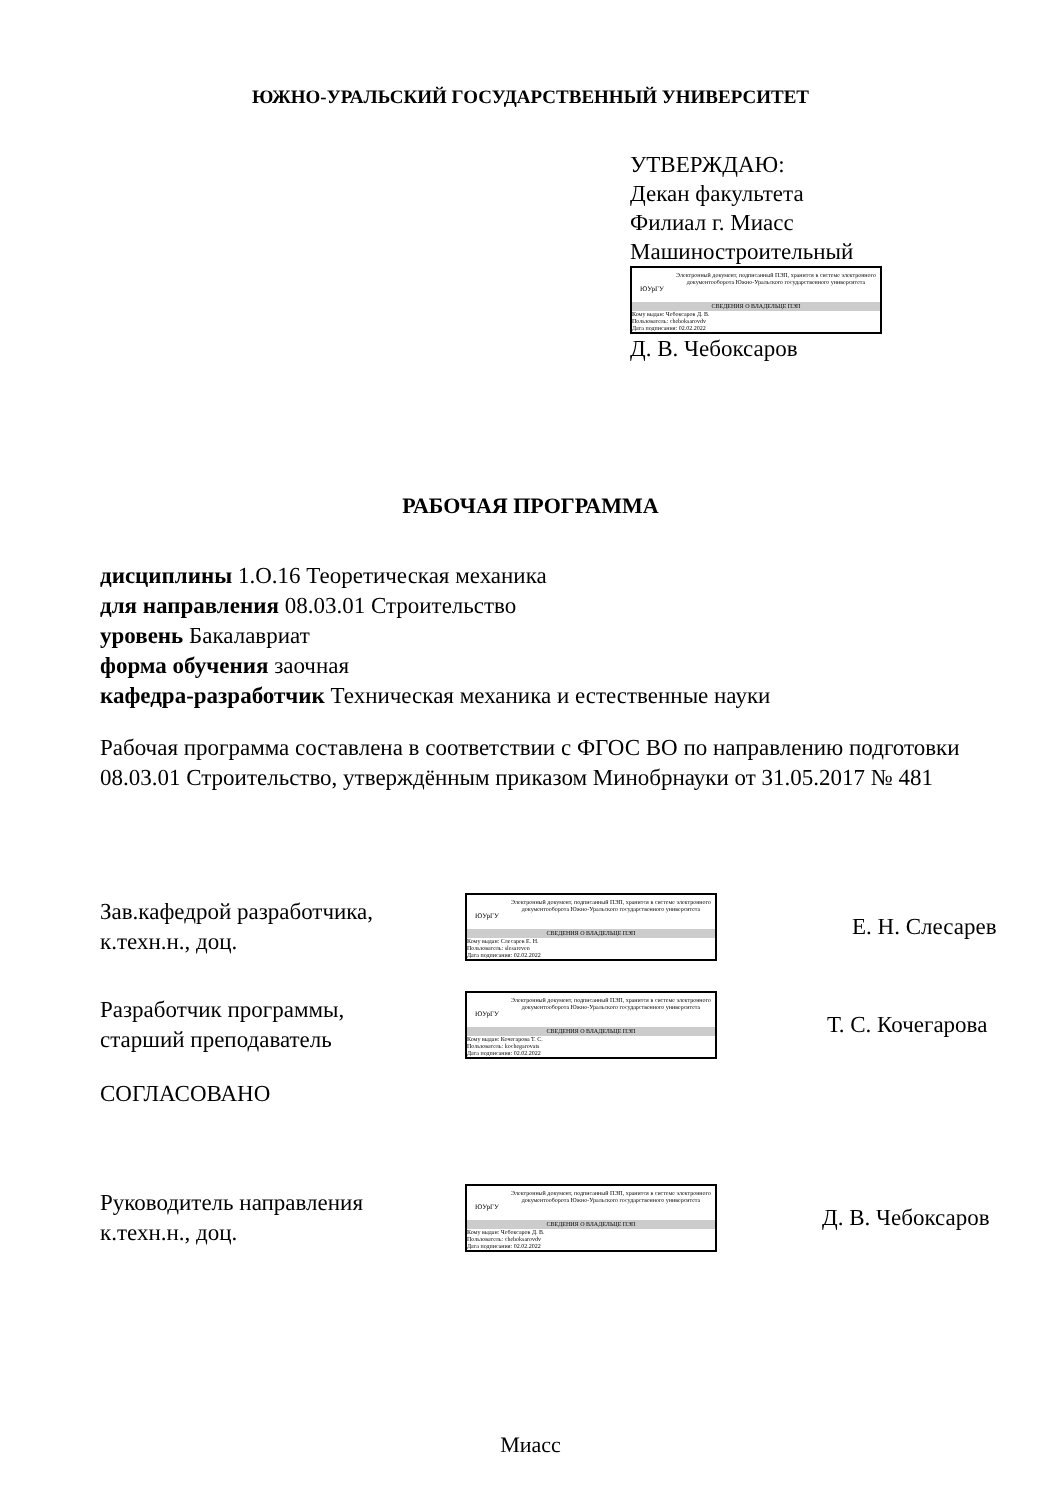ЮЖНО-УРАЛЬСКИЙ ГОСУДАРСТВЕННЫЙ УНИВЕРСИТЕТ
УТВЕРЖДАЮ:
Декан факультета
Филиал г. Миасс
Машиностроительный
ЮУрГУ
Электронный документ, подписанный ПЭП, хранится в системе электронного документооборота Южно-Уральского государственного университета
СВЕДЕНИЯ О ВЛАДЕЛЬЦЕ ПЭП
Кому выдан: Чебоксаров Д. В.
Пользователь: cheboksarovdv
Дата подписания: 02.02.2022
Д. В. Чебоксаров
РАБОЧАЯ ПРОГРАММА
дисциплины 1.О.16 Теоретическая механика
для направления 08.03.01 Строительство
уровень Бакалавриат
форма обучения заочная
кафедра-разработчик Техническая механика и естественные науки
Рабочая программа составлена в соответствии с ФГОС ВО по направлению подготовки 08.03.01 Строительство, утверждённым приказом Минобрнауки от 31.05.2017 № 481
Зав.кафедрой разработчика,
к.техн.н., доц.
ЮУрГУ
Электронный документ, подписанный ПЭП, хранится в системе электронного документооборота Южно-Уральского государственного университета
СВЕДЕНИЯ О ВЛАДЕЛЬЦЕ ПЭП
Кому выдан: Слесарев Е. Н.
Пользователь: slesareven
Дата подписания: 02.02.2022
Е. Н. Слесарев
Разработчик программы,
старший преподаватель
ЮУрГУ
Электронный документ, подписанный ПЭП, хранится в системе электронного документооборота Южно-Уральского государственного университета
СВЕДЕНИЯ О ВЛАДЕЛЬЦЕ ПЭП
Кому выдан: Кочегарова Т. С.
Пользователь: kochegarovats
Дата подписания: 02.02.2022
Т. С. Кочегарова
СОГЛАСОВАНО
Руководитель направления
к.техн.н., доц.
ЮУрГУ
Электронный документ, подписанный ПЭП, хранится в системе электронного документооборота Южно-Уральского государственного университета
СВЕДЕНИЯ О ВЛАДЕЛЬЦЕ ПЭП
Кому выдан: Чебоксаров Д. В.
Пользователь: cheboksarovdv
Дата подписания: 02.02.2022
Д. В. Чебоксаров
Миасс